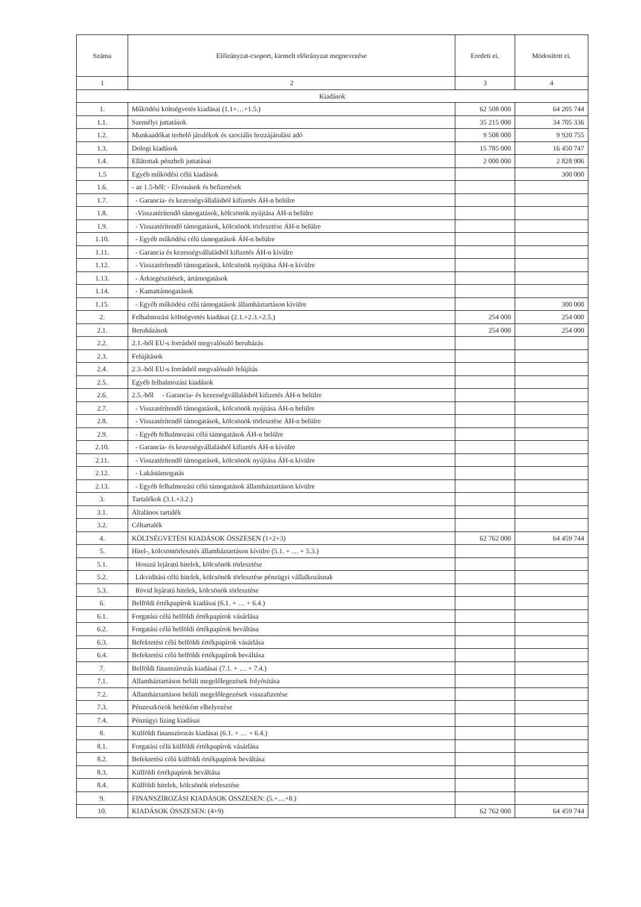| Száma | Előirányzat-csoport, kiemelt előirányzat megnevezése | Eredeti ei. | Módosított ei. |
| --- | --- | --- | --- |
| 1 | 2 | 3 | 4 |
| Kiadások | | | |
| 1. | Működési költségvetés kiadásai (1.1+…+1.5.) | 62 508 000 | 64 205 744 |
| 1.1. | Személyi juttatások | 35 215 000 | 34 705 336 |
| 1.2. | Munkaadókat terhelő járulékok és szociális hozzájárulási adó | 9 508 000 | 9 920 755 |
| 1.3. | Dologi kiadások | 15 785 000 | 16 450 747 |
| 1.4. | Ellátottak pénzbeli juttatásai | 2 000 000 | 2 828 906 |
| 1.5 | Egyéb működési célú kiadások | | 300 000 |
| 1.6. | - az 1.5-ből: - Elvonások és befizetések | | |
| 1.7. | - Garancia- és kezességvállalásból kifizetés ÁH-n belülre | | |
| 1.8. | -Visszatérítendő támogatások, kölcsönök nyújtása ÁH-n belülre | | |
| 1.9. | - Visszatérítendő támogatások, kölcsönök törlesztése ÁH-n belülre | | |
| 1.10. | - Egyéb működési célú támogatások ÁH-n belülre | | |
| 1.11. | - Garancia és kezességvállalásból kifizetés ÁH-n kívülre | | |
| 1.12. | - Visszatérítendő támogatások, kölcsönök nyújtása ÁH-n kívülre | | |
| 1.13. | - Árkiegészítések, ártámogatások | | |
| 1.14. | - Kamattámogatások | | |
| 1.15. | - Egyéb működési célú támogatások államháztartáson kívülre | | 300 000 |
| 2. | Felhalmozási költségvetés kiadásai (2.1.+2.3.+2.5.) | 254 000 | 254 000 |
| 2.1. | Beruházások | 254 000 | 254 000 |
| 2.2. | 2.1.-ből EU-s forrásból megvalósuló beruházás | | |
| 2.3. | Felújítások | | |
| 2.4. | 2.3.-ból EU-s forrásból megvalósuló felújítás | | |
| 2.5. | Egyéb felhalmozási kiadások | | |
| 2.6. | 2.5.-ből - Garancia- és kezességvállalásból kifizetés ÁH-n belülre | | |
| 2.7. | - Visszatérítendő támogatások, kölcsönök nyújtása ÁH-n belülre | | |
| 2.8. | - Visszatérítendő támogatások, kölcsönök törlesztése ÁH-n belülre | | |
| 2.9. | - Egyéb felhalmozási célú támogatások ÁH-n belülre | | |
| 2.10. | - Garancia- és kezességvállalásból kifizetés ÁH-n kívülre | | |
| 2.11. | - Visszatérítendő támogatások, kölcsönök nyújtása ÁH-n kívülre | | |
| 2.12. | - Lakástámogatás | | |
| 2.13. | - Egyéb felhalmozási célú támogatások államháztartáson kívülre | | |
| 3. | Tartalékok (3.1.+3.2.) | | |
| 3.1. | Általános tartalék | | |
| 3.2. | Céltartalék | | |
| 4. | KÖLTSÉGVETÉSI KIADÁSOK ÖSSZESEN (1+2+3) | 62 762 000 | 64 459 744 |
| 5. | Hitel-, kölcsöntörlesztés államháztartáson kívülre (5.1. + … + 5.3.) | | |
| 5.1. | Hosszú lejáratú hitelek, kölcsönök törlesztése | | |
| 5.2. | Likviditási célú hitelek, kölcsönök törlesztése pénzügyi vállalkozásnak | | |
| 5.3. | Rövid lejáratú hitelek, kölcsönök törlesztése | | |
| 6. | Belföldi értékpapírok kiadásai (6.1. + … + 6.4.) | | |
| 6.1. | Forgatási célú belföldi értékpapírok vásárlása | | |
| 6.2. | Forgatási célú belföldi értékpapírok beváltása | | |
| 6.3. | Befektetési célú belföldi értékpapírok vásárlása | | |
| 6.4. | Befektetési célú belföldi értékpapírok beváltása | | |
| 7. | Belföldi finanszírozás kiadásai (7.1. + … + 7.4.) | | |
| 7.1. | Államháztartáson belüli megelőlegezések folyósítása | | |
| 7.2. | Államháztartáson belüli megelőlegezések visszafizetése | | |
| 7.3. | Pénzeszközök betétként elhelyezése | | |
| 7.4. | Pénzügyi lízing kiadásai | | |
| 8. | Külföldi finanszírozás kiadásai (6.1. + … + 6.4.) | | |
| 8.1. | Forgatási célú külföldi értékpapírok vásárlása | | |
| 8.2. | Befektetési célú külföldi értékpapírok beváltása | | |
| 8.3. | Külföldi értékpapírok beváltása | | |
| 8.4. | Külföldi hitelek, kölcsönök törlesztése | | |
| 9. | FINANSZÍROZÁSI KIADÁSOK ÖSSZESEN: (5.+…+8.) | | |
| 10. | KIADÁSOK ÖSSZESEN: (4+9) | 62 762 000 | 64 459 744 |